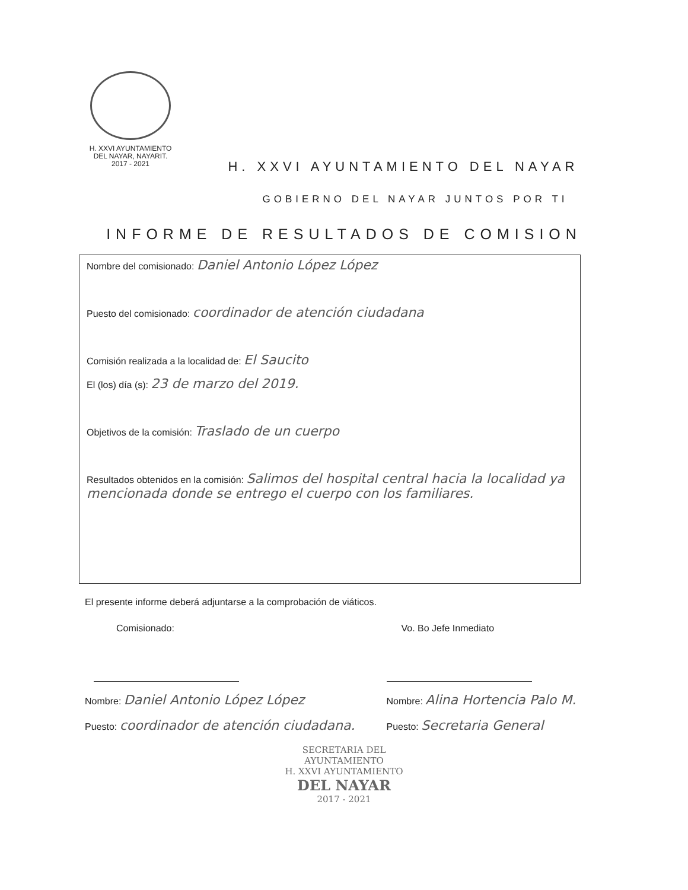H. XXVI AYUNTAMIENTO
DEL NAYAR, NAYARIT.
2017 - 2021
H. XXVI AYUNTAMIENTO DEL NAYAR
GOBIERNO DEL NAYAR JUNTOS POR TI
INFORME DE RESULTADOS DE COMISION
Nombre del comisionado: Daniel Antonio López López
Puesto del comisionado: coordinador de atención ciudadana
Comisión realizada a la localidad de: El Saucito
El (los) día (s): 23 de marzo del 2019.
Objetivos de la comisión: Traslado de un cuerpo
Resultados obtenidos en la comisión: Salimos del hospital central hacia la localidad ya mencionada donde se entrego el cuerpo con los familiares.
El presente informe deberá adjuntarse a la comprobación de viáticos.
Comisionado:
Nombre: Daniel Antonio López López
Puesto: coordinador de atención ciudadana.
Vo. Bo Jefe Inmediato
Nombre: Alina Hortencia Palo M.
Puesto: Secretaria General
SECRETARIA DEL
AYUNTAMIENTO
H. XXVI AYUNTAMIENTO
DEL NAYAR
2017 - 2021